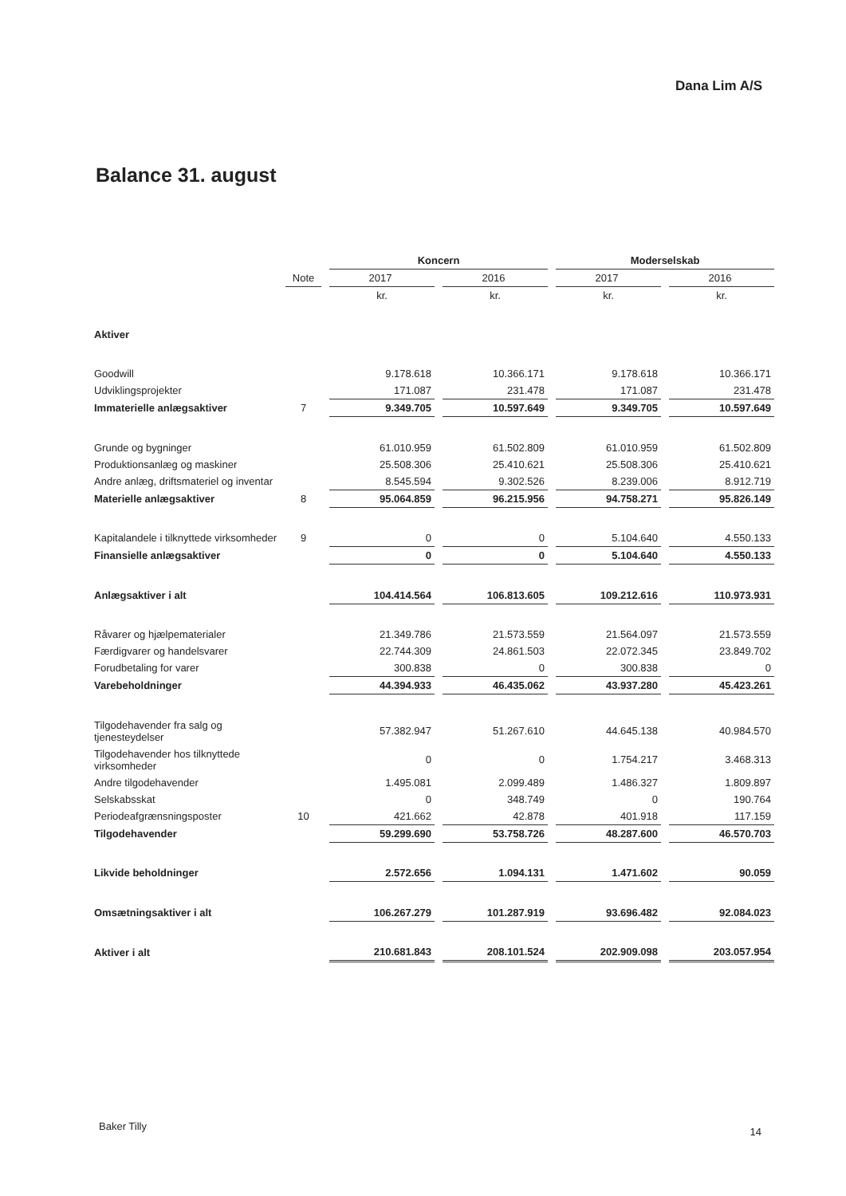Dana Lim A/S
Balance 31. august
| | | | Koncern | | | | Moderselskab | | |
| | Note | | 2017 | | 2016 | | 2017 | | 2016 |
| | | | kr. | | kr. | | kr. | | kr. |
| Aktiver | | | | | | | | | |
| Goodwill | | | 9.178.618 | | 10.366.171 | | 9.178.618 | | 10.366.171 |
| Udviklingsprojekter | | | 171.087 | | 231.478 | | 171.087 | | 231.478 |
| Immaterielle anlægsaktiver | 7 | | 9.349.705 | | 10.597.649 | | 9.349.705 | | 10.597.649 |
| Grunde og bygninger | | | 61.010.959 | | 61.502.809 | | 61.010.959 | | 61.502.809 |
| Produktionsanlæg og maskiner | | | 25.508.306 | | 25.410.621 | | 25.508.306 | | 25.410.621 |
| Andre anlæg, driftsmateriel og inventar | | | 8.545.594 | | 9.302.526 | | 8.239.006 | | 8.912.719 |
| Materielle anlægsaktiver | 8 | | 95.064.859 | | 96.215.956 | | 94.758.271 | | 95.826.149 |
| Kapitalandele i tilknyttede virksomheder | 9 | | 0 | | 0 | | 5.104.640 | | 4.550.133 |
| Finansielle anlægsaktiver | | | 0 | | 0 | | 5.104.640 | | 4.550.133 |
| Anlægsaktiver i alt | | | 104.414.564 | | 106.813.605 | | 109.212.616 | | 110.973.931 |
| Råvarer og hjælpematerialer | | | 21.349.786 | | 21.573.559 | | 21.564.097 | | 21.573.559 |
| Færdigvarer og handelsvarer | | | 22.744.309 | | 24.861.503 | | 22.072.345 | | 23.849.702 |
| Forudbetaling for varer | | | 300.838 | | 0 | | 300.838 | | 0 |
| Varebeholdninger | | | 44.394.933 | | 46.435.062 | | 43.937.280 | | 45.423.261 |
| Tilgodehavender fra salg og tjenesteydelser | | | 57.382.947 | | 51.267.610 | | 44.645.138 | | 40.984.570 |
| Tilgodehavender hos tilknyttede virksomheder | | | 0 | | 0 | | 1.754.217 | | 3.468.313 |
| Andre tilgodehavender | | | 1.495.081 | | 2.099.489 | | 1.486.327 | | 1.809.897 |
| Selskabsskat | | | 0 | | 348.749 | | 0 | | 190.764 |
| Periodeafgrænsningsposter | 10 | | 421.662 | | 42.878 | | 401.918 | | 117.159 |
| Tilgodehavender | | | 59.299.690 | | 53.758.726 | | 48.287.600 | | 46.570.703 |
| Likvide beholdninger | | | 2.572.656 | | 1.094.131 | | 1.471.602 | | 90.059 |
| Omsætningsaktiver i alt | | | 106.267.279 | | 101.287.919 | | 93.696.482 | | 92.084.023 |
| Aktiver i alt | | | 210.681.843 | | 208.101.524 | | 202.909.098 | | 203.057.954 |
Baker Tilly 14